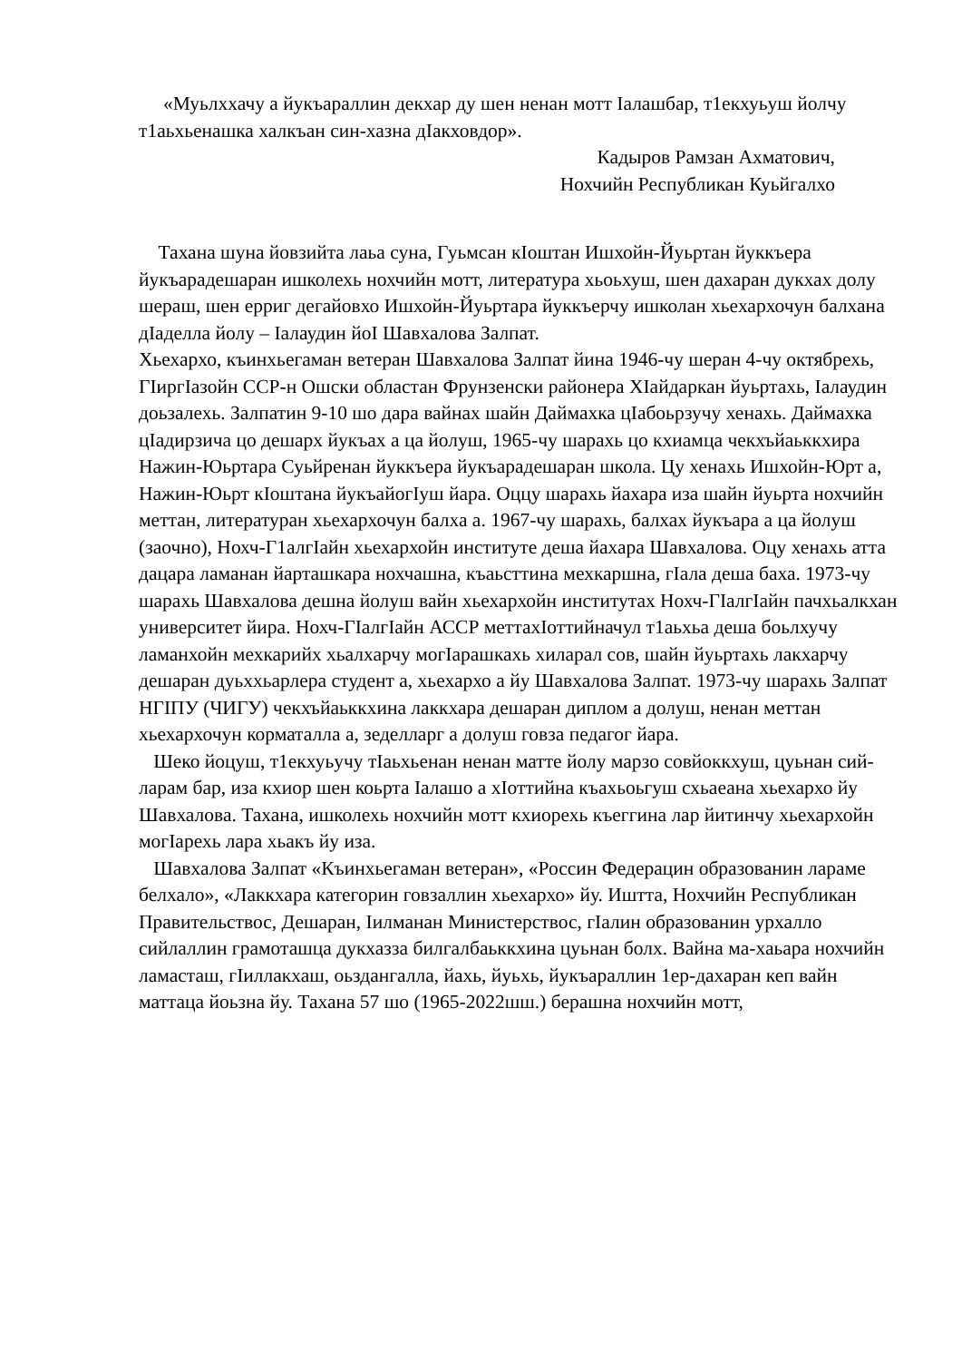«Муьлххачу а йукъараллин декхар ду шен ненан мотт Iалашбар, т1екхуьуш йолчу т1аьхьенашка халкъан син-хазна дIакховдор».
Кадыров Рамзан Ахматович,
Нохчийн Республикан Куьйгалхо
Тахана шуна йовзийта лаьа суна, Гуьмсан кIоштан Ишхойн-Йуьртан йуккъера йукъарадешаран ишколехь нохчийн мотт, литература хьоьхуш, шен дахаран дукхах долу шераш, шен ерриг дегайовхо Ишхойн-Йуьртара йуккъерчу ишколан хьехархочун балхана дIаделла йолу – Iалаудин йоI Шавхалова Залпат.
Хьехархо, къинхьегаман ветеран Шавхалова Залпат йина 1946-чу шеран 4-чу октябрехь, ГIиргIазойн ССР-н Ошски областан Фрунзенски районера ХIайдаркан йуьртахь, Iалаудин доьзалехь. Залпатин 9-10 шо дара вайнах шайн Даймахка цIабоьрзучу хенахь. Даймахка цIадирзича цо дешарх йукъах а ца йолуш, 1965-чу шарахь цо кхиамца чекхъйаьккхира Нажин-Юьртара Суьйренан йуккъера йукъарадешаран школа. Цу хенахь Ишхойн-Юрт а, Нажин-Юьрт кIоштана йукъайогIуш йара. Оццу шарахь йахара иза шайн йуьрта нохчийн меттан, литературан хьехархочун балха а. 1967-чу шарахь, балхах йукъара а ца йолуш (заочно), Нохч-Г1алгIайн хьехархойн институте деша йахара Шавхалова. Оцу хенахь атта дацара ламанан йарташкара нохчашна, къаьсттина мехкаршна, гIала деша баха. 1973-чу шарахь Шавхалова дешна йолуш вайн хьехархойн институтах Нохч-ГIалгIайн пачхьалкхан университет йира. Нохч-ГIалгIайн АССР меттахIоттийначул т1аьхьа деша боьлхучу ламанхойн мехкарийх хьалхарчу могIарашкахь хиларал сов, шайн йуьртахь лакхарчу дешаран дуьххьарлера студент а, хьехархо а йу Шавхалова Залпат. 1973-чу шарахь Залпат НГIПУ (ЧИГУ) чекхъйаьккхина лаккхара дешаран диплом а долуш, ненан меттан хьехархочун корматалла а, зеделларг а долуш говза педагог йара.
Шеко йоцуш, т1екхуьучу тIаьхьенан ненан матте йолу марзо совйоккхуш, цуьнан сий-ларам бар, иза кхиор шен коьрта Iалашо а хIоттийна къахьоьгуш схьаеана хьехархо йу Шавхалова. Тахана, ишколехь нохчийн мотт кхиорехь къеггина лар йитинчу хьехархойн могIарехь лара хьакъ йу иза.
Шавхалова Залпат «Къинхьегаман ветеран», «Россин Федерацин образованин ларамe белхало», «Лаккхара категорин говзаллин хьехархо» йу. Иштта, Нохчийн Республикан Правительствос, Дешаран, Iилманан Министерствос, гIалин образованин урхалло сийлаллин грамоташца дукхазза билгалбаьккхина цуьнан болх. Вайна ма-хаьара нохчийн ламасташ, гIиллакхаш, оьздангалла, йахь, йуьхь, йукъараллин 1ер-дахаран кеп вайн маттаца йоьзна йу. Тахана 57 шо (1965-2022шш.) берашна нохчийн мотт,